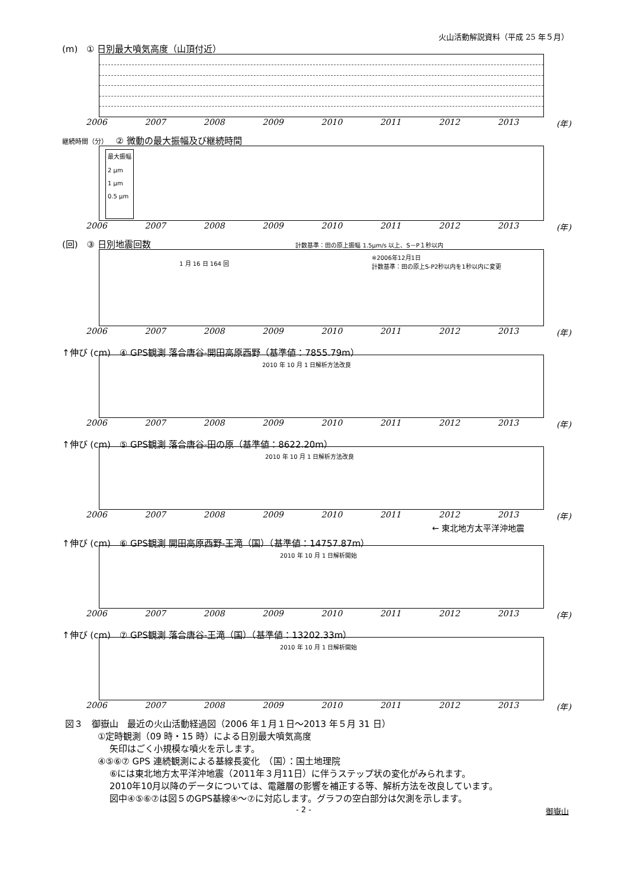火山活動解説資料（平成 25 年５月）
(m) ① 日別最大噴気高度（山頂付近）
2006 2007 2008 2009 2010 2011 2012 2013 (年)
継続時間（分） ② 微動の最大振幅及び継続時間
最大振幅
2 μm
1 μm
0.5 μm
2006 2007 2008 2009 2010 2011 2012 2013 (年)
(回) ③ 日別地震回数 計数基準：田の原上振幅 1.5μm/s 以上、S－P１秒以内
1 月 16 日 164 回
※2006年12月1日
計数基準：田の原上S-P2秒以内を1秒以内に変更
2006 2007 2008 2009 2010 2011 2012 2013 (年)
↑伸び (cm) ④ GPS観測 落合唐谷-開田高原西野（基準値：7855.79m）
2010 年 10 月 1 日解析方法改良
2006 2007 2008 2009 2010 2011 2012 2013 (年)
↑伸び (cm) ⑤ GPS観測 落合唐谷-田の原（基準値：8622.20m）
2010 年 10 月 1 日解析方法改良
2006 2007 2008 2009 2010 2011 2012 2013 (年)
← 東北地方太平洋沖地震
↑伸び (cm) ⑥ GPS観測 開田高原西野-王滝（国）（基準値：14757.87m）
2010 年 10 月 1 日解析開始
2006 2007 2008 2009 2010 2011 2012 2013 (年)
↑伸び (cm) ⑦ GPS観測 落合唐谷-王滝（国）（基準値：13202.33m）
2010 年 10 月 1 日解析開始
2006 2007 2008 2009 2010 2011 2012 2013 (年)
図３　御嶽山　最近の火山活動経過図（2006 年１月１日～2013 年５月 31 日）
①定時観測（09 時・15 時）による日別最大噴気高度
矢印はごく小規模な噴火を示します。
④⑤⑥⑦ GPS 連続観測による基線長変化　（国）：国土地理院
⑥には東北地方太平洋沖地震（2011年３月11日）に伴うステップ状の変化がみられます。
2010年10月以降のデータについては、電離層の影響を補正する等、解析方法を改良しています。
図中④⑤⑥⑦は図５のGPS基線④～⑦に対応します。グラフの空白部分は欠測を示します。
- 2 - 御嶽山